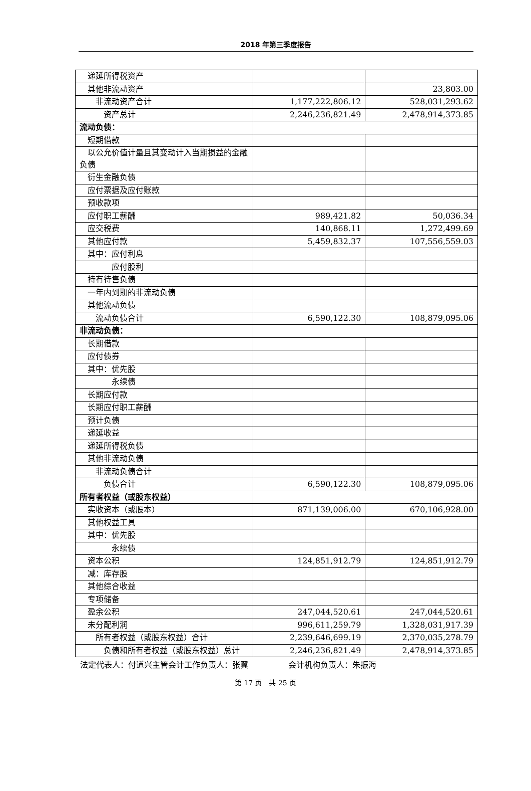2018 年第三季度报告
| 递延所得税资产 | | |
| 其他非流动资产 | | 23,803.00 |
| 非流动资产合计 | 1,177,222,806.12 | 528,031,293.62 |
| 资产总计 | 2,246,236,821.49 | 2,478,914,373.85 |
| 流动负债： | | |
| 短期借款 | | |
| 以公允价值计量且其变动计入当期损益的金融负债 | | |
| 衍生金融负债 | | |
| 应付票据及应付账款 | | |
| 预收款项 | | |
| 应付职工薪酬 | 989,421.82 | 50,036.34 |
| 应交税费 | 140,868.11 | 1,272,499.69 |
| 其他应付款 | 5,459,832.37 | 107,556,559.03 |
| 其中：应付利息 | | |
| 应付股利 | | |
| 持有待售负债 | | |
| 一年内到期的非流动负债 | | |
| 其他流动负债 | | |
| 流动负债合计 | 6,590,122.30 | 108,879,095.06 |
| 非流动负债： | | |
| 长期借款 | | |
| 应付债券 | | |
| 其中：优先股 | | |
| 永续债 | | |
| 长期应付款 | | |
| 长期应付职工薪酬 | | |
| 预计负债 | | |
| 递延收益 | | |
| 递延所得税负债 | | |
| 其他非流动负债 | | |
| 非流动负债合计 | | |
| 负债合计 | 6,590,122.30 | 108,879,095.06 |
| 所有者权益（或股东权益） | | |
| 实收资本（或股本） | 871,139,006.00 | 670,106,928.00 |
| 其他权益工具 | | |
| 其中：优先股 | | |
| 永续债 | | |
| 资本公积 | 124,851,912.79 | 124,851,912.79 |
| 减：库存股 | | |
| 其他综合收益 | | |
| 专项储备 | | |
| 盈余公积 | 247,044,520.61 | 247,044,520.61 |
| 未分配利润 | 996,611,259.79 | 1,328,031,917.39 |
| 所有者权益（或股东权益）合计 | 2,239,646,699.19 | 2,370,035,278.79 |
| 负债和所有者权益（或股东权益）总计 | 2,246,236,821.49 | 2,478,914,373.85 |
法定代表人：付道兴主管会计工作负责人：张翼     会计机构负责人：朱振海
第 17 页 共 25 页